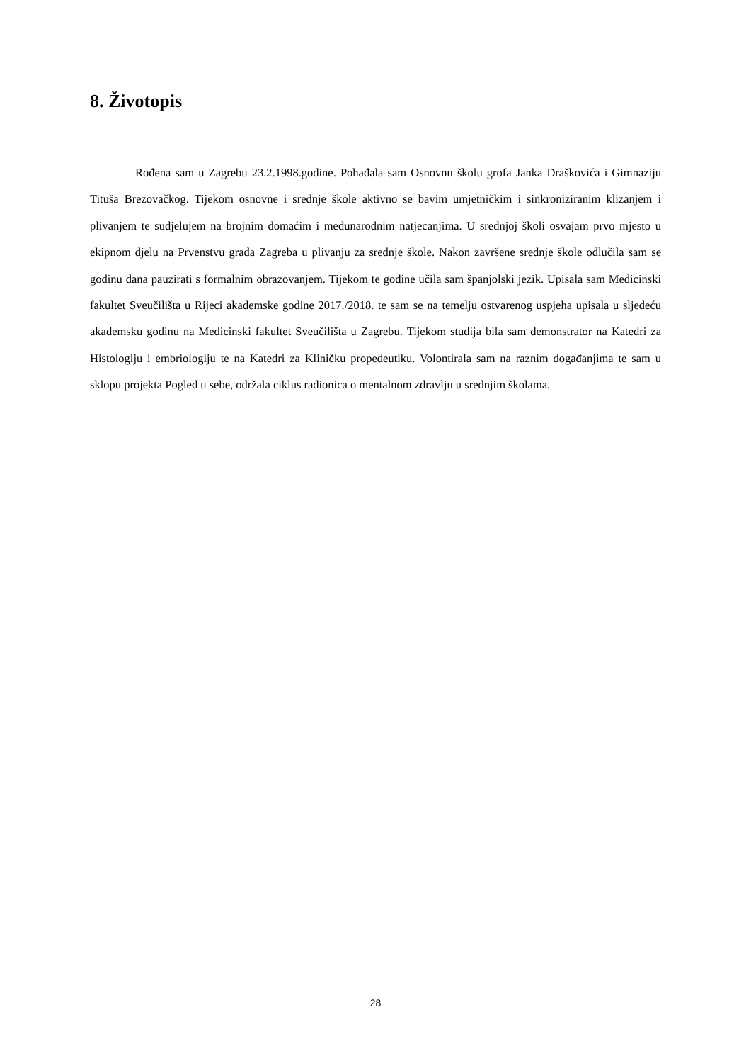8. Životopis
Rođena sam u Zagrebu 23.2.1998.godine. Pohađala sam Osnovnu školu grofa Janka Draškovića i Gimnaziju Tituša Brezovačkog. Tijekom osnovne i srednje škole aktivno se bavim umjetničkim i sinkroniziranim klizanjem i plivanjem te sudjelujem na brojnim domaćim i međunarodnim natjecanjima. U srednjoj školi osvajam prvo mjesto u ekipnom djelu na Prvenstvu grada Zagreba u plivanju za srednje škole. Nakon završene srednje škole odlučila sam se godinu dana pauzirati s formalnim obrazovanjem. Tijekom te godine učila sam španjolski jezik. Upisala sam Medicinski fakultet Sveučilišta u Rijeci akademske godine 2017./2018. te sam se na temelju ostvarenog uspjeha upisala u sljedeću akademsku godinu na Medicinski fakultet Sveučilišta u Zagrebu. Tijekom studija bila sam demonstrator na Katedri za Histologiju i embriologiju te na Katedri za Kliničku propedeutiku. Volontirala sam na raznim događanjima te sam u sklopu projekta Pogled u sebe, održala ciklus radionica o mentalnom zdravlju u srednjim školama.
28